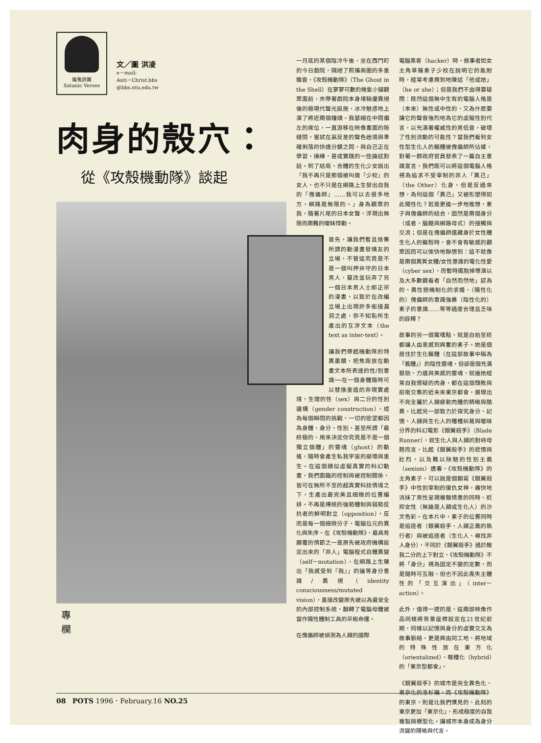魔鬼詩篇
Satanic Verses
文／圖 洪凌
e－mail:
Anti－Christ.bbs
@bbs.ntu.edu.tw
肉身的殼穴：
從《攻殼機動隊》談起
一月底的某個陰冷午後，坐在西門町的今日戲院，隔絕了熙攘商圈的多重雜音，《攻殼機動隊》（The Ghost in the Shell）在寥寥可數的幾隻小貓觀眾面前，夾帶著戲院本身堪稱優異絕倫的極現代聲光設施，冰冷魅惑地上演了將近兩個鐘頭。我瑟縮在中間偏左的席位，一直游移在映像畫面的隙縫間，嘗試在高反差的聲色迷境與準確俐落的快速分鏡之間，與自己正在學習、操練，甚或實踐的一些論述對話。到了結局，合體的生化少女說出「我不再只是那個被叫做『少校』的女人，也不只是在網路上生發出自我的『傀儡師』……我可以去很多地方，網路是無限的。」身為觀眾的我，隨著片尾的日本女聲，浮現出無限而兩難的曖昧悸動。
首先，讓我們暫且捨棄所謂的動漫畫發燒友的立場，不管這究竟是不是一個叫押井守的日本男人，竄改並玩弄了另一個日本男人士郎正宗的漫畫，以致於在改編立場上出現許多銜接漏洞之處，忝不知恥所生產出的互涉文本（the text as inter-text）。
讓我們帶起機動隊的特異墨鏡，把焦距放在動畫文本所表達的性/別意識──在一個身體隨時可以替換重造的非現實處境，生理的性（sex）與二分的性別建構（gender construction），成為每個瞬間的挑戰，一切的慾望都因為身體、身分、性別、甚至所謂「最終極的、用來決定你究竟是不是一個獨立個體」的靈魂（ghost）的動搖，隨時會產生私我宇宙的崩壞與重生。在這個類似虛擬真實的科幻動畫，我們面臨的控制與被控制關係，皆可在無所不至的超真實科技情境之下，生產出最完美且細緻的位置編排。不再是傳統的強勢體制與弱勢反抗者的鮮明對立（opposition），反而是每一個細微分子、電腦位元的異化與失序。在《攻殼機動隊》，最具有顛覆的情節之一是原先被政府機構設定出來的「非人」電腦程式自體異變（self－mutation），在網路上生蘖出「我感受到『我』」的逼等身分意識/異視（identity consciousness/mutated vision），直接改變原先被以為最安全的內部控制系統，翻轉了電腦母體被當作陽性體制工具的呆板命運。
在傀儡師被偵測為人類的國際
電腦黑客（hacker）時，敘事者如女主角草薙素子少校在說明它的能耐時，經常考慮周到地陳述「他或她」（he or she）；但是我們不由得要疑問：既然這個無中生有的電腦人格是（本來）無性或中性的，又為什麼要讓它的聲音強烈地為它的虛擬性別代言，以充滿著權威性的男低音，破壞了性別流動的可能性？當我們看到女性型生化人的軀體被傀儡師所佔據，對著一群政府官員發表了一篇自主意識宣言，我們既可以將這個電腦人格視為追求不受宰制的非人「異己」（the Other）化身，但是反過來想，為何這個「異己」又被形塑得如此陽性化？若是更進一步地推想，素子與傀儡師的結合，固然是兩個身分（或者，腦髓與網路母式）的接觸與交流；但是在傀儡師還藏身於女性體生化人的軀殼時，會不會有敏感的觀眾因而可以愉快地聯想到：這不就像是兩個異質女體/女性意識的電化性愛（cyber sex），而暫時擺脫掉導演以及大多數觀看者「自然而然地」認為的、異性戀機制化的求婚、（陽性化的）傀儡師的意識強暴（陰性化的）素子的意識……等等過度合理且乏味的詮釋？
故事的另一個驚嘆點，就是自始至終都讓人由衷感到興奮的素子。她是個居住於生化軀體（在這部故事中稱為「義體」）的陰性靈魂，但卻是個充滿狠勁、力道與美感的靈魂，就連她經常自我懷疑的肉身，都在這個頹敗與前衛交集的近未來東京都會，展現出不完全屬於人類疲軟肉體的精緻與酷異。比起另一部致力於探究身分、記憶、人類與生化人的種種糾葛與曖昧分界的科幻電影《銀翼殺手》（Blade Runner），就生化人與人類的對峙母題而言，比起《銀翼殺手》的悲憤與壯烈，以及難以除魅的性別主義（sexism）遺毒，《攻殼機動隊》的主角素子，可以說是個翻寫《銀翼殺手》中性別宰制的復仇女神，痛快地消抹了男性呈現複雜情意的同時、貶抑女性（無論是人類或生化人）的沙文色彩。在本片中，素子的位置同時是追逐者（銀翼殺手、人類正義的執行者）與被追逐者（生化人、尋找非人身分），不同於《銀翼殺手》過於敵我二分的上下對立，《攻殼機動隊》不將「身分」視為固定不變的定數，而是隨時可互融、但也不因此喪失主體性的「交互演出」（inter－action）。
此外，值得一提的是，這兩部映像作品同樣將背景座標設定在21世紀前期，同樣以記憶與身分的虛實交叉為敘事脈絡，更是興由同工地、將地域的特殊性放在東方化（orientalized）、雜種化（hybrid）的「東京型都會」。
《銀翼殺手》的城市是完全異色化、東京化的洛杉磯，而《攻殼機動隊》的東京，則是比我們慣見的、此刻的東京更加「東京化」，形成極度的自我複製與模型化，讓城市本身成為身分流變的隱喻與代言。
專
欄
08 POTS 1996．February.16 NO.25